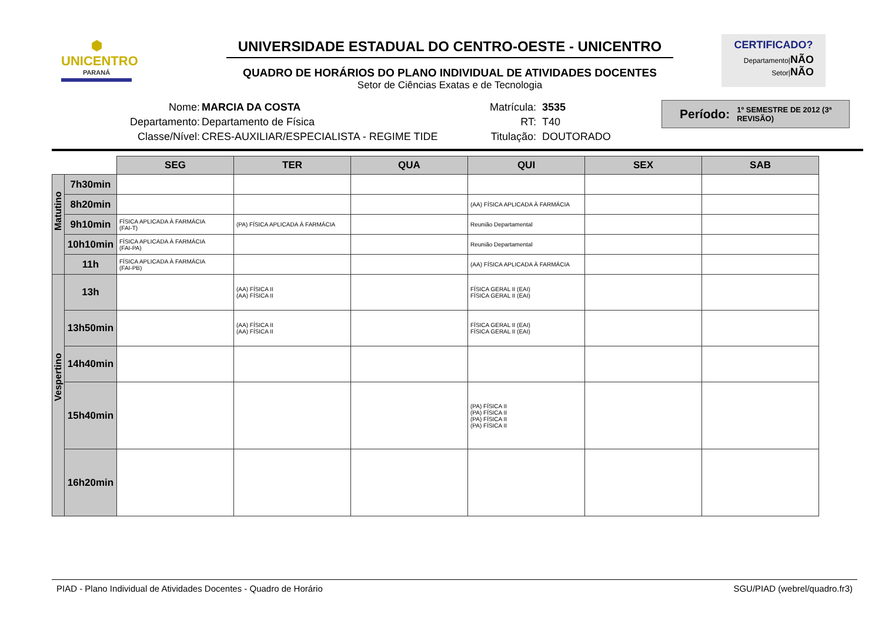⬢
UNICENTRO
PARANÁ
UNIVERSIDADE ESTADUAL DO CENTRO-OESTE - UNICENTRO
QUADRO DE HORÁRIOS DO PLANO INDIVIDUAL DE ATIVIDADES DOCENTES
Setor de Ciências Exatas e de Tecnologia
CERTIFICADO?
Departamento|NÃO
Setor|NÃO
Nome:
Departamento:
Classe/Nível:
MARCIA DA COSTA
Departamento de Física
CRES-AUXILIAR/ESPECIALISTA - REGIME TIDE
Matrícula:
RT:
Titulação:
3535
T40
DOUTORADO
Período: 1º SEMESTRE DE 2012 (3ª REVISÃO)
| | | SEG | TER | QUA | QUI | SEX | SAB |
| --- | --- | --- | --- | --- | --- | --- | --- |
| Matutino | 7h30min | | | | | | |
| | 8h20min | | | | (AA) FÍSICA APLICADA À FARMÁCIA | | |
| | 9h10min | FÍSICA APLICADA À FARMÁCIA (FAI-T) | (PA) FÍSICA APLICADA À FARMÁCIA | | Reunião Departamental | | |
| | 10h10min | FÍSICA APLICADA À FARMÁCIA (FAI-PA) | | | Reunião Departamental | | |
| | 11h | FÍSICA APLICADA À FARMÁCIA (FAI-PB) | | | (AA) FÍSICA APLICADA À FARMÁCIA | | |
| Vespertino | 13h | | (AA) FÍSICA II (AA) FÍSICA II | | FÍSICA GERAL II (EAI) FÍSICA GERAL II (EAI) | | |
| | 13h50min | | (AA) FÍSICA II (AA) FÍSICA II | | FÍSICA GERAL II (EAI) FÍSICA GERAL II (EAI) | | |
| | 14h40min | | | | | | |
| | 15h40min | | | | (PA) FÍSICA II (PA) FÍSICA II (PA) FÍSICA II (PA) FÍSICA II | | |
| | 16h20min | | | | | | |
PIAD - Plano Individual de Atividades Docentes - Quadro de Horário SGU/PIAD (webrel/quadro.fr3)